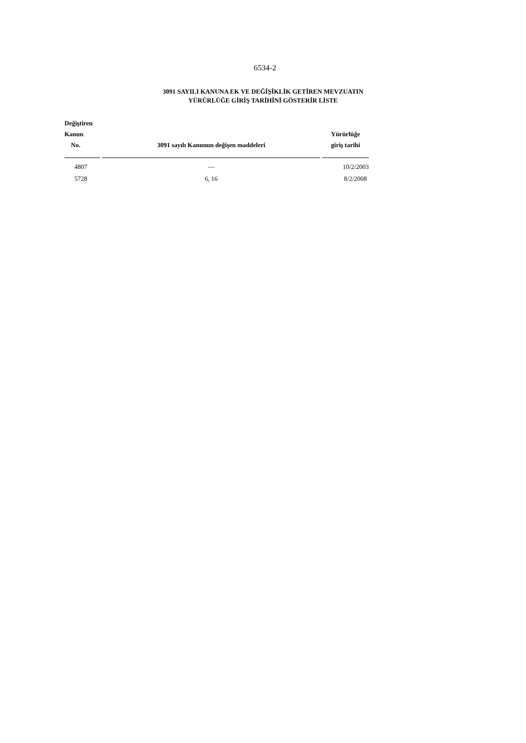6534-2
3091 SAYILI KANUNA EK VE DEĞİŞİKLİK GETİREN MEVZUATIN
YÜRÜRLÜĞE GİRİŞ TARİHİNİ GÖSTERİR LİSTE
| Değiştiren Kanun No. | 3091 sayılı Kanunun değişen maddeleri | Yürürlüğe giriş tarihi |
| --- | --- | --- |
| 4807 | — | 10/2/2003 |
| 5728 | 6, 16 | 8/2/2008 |